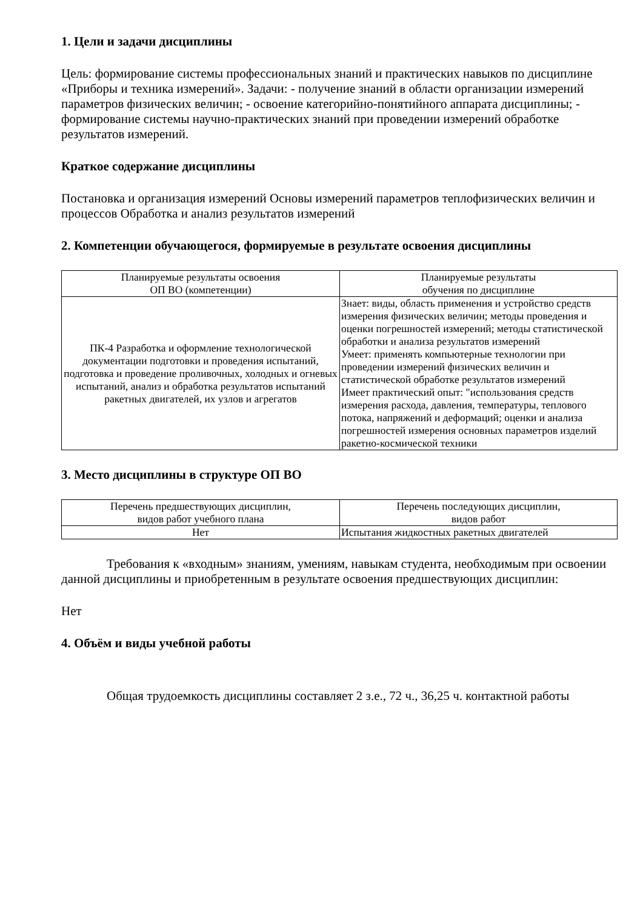1. Цели и задачи дисциплины
Цель: формирование системы профессиональных знаний и практических навыков по дисциплине «Приборы и техника измерений». Задачи: - получение знаний в области организации измерений параметров физических величин; - освоение категорийно-понятийного аппарата дисциплины; - формирование системы научно-практических знаний при проведении измерений обработке результатов измерений.
Краткое содержание дисциплины
Постановка и организация измерений Основы измерений параметров теплофизических величин и процессов Обработка и анализ результатов измерений
2. Компетенции обучающегося, формируемые в результате освоения дисциплины
| Планируемые результаты освоения ОП ВО (компетенции) | Планируемые результаты обучения по дисциплине |
| ПК-4 Разработка и оформление технологической документации подготовки и проведения испытаний, подготовка и проведение проливочных, холодных и огневых испытаний, анализ и обработка результатов испытаний ракетных двигателей, их узлов и агрегатов | Знает: виды, область применения и устройство средств измерения физических величин; методы проведения и оценки погрешностей измерений; методы статистической обработки и анализа результатов измерений Умеет: применять компьютерные технологии при проведении измерений физических величин и статистической обработке результатов измерений Имеет практический опыт: "использования средств измерения расхода, давления, температуры, теплового потока, напряжений и деформаций; оценки и анализа погрешностей измерения основных параметров изделий ракетно-космической техники |
3. Место дисциплины в структуре ОП ВО
| Перечень предшествующих дисциплин, видов работ учебного плана | Перечень последующих дисциплин, видов работ |
| Нет | Испытания жидкостных ракетных двигателей |
Требования к «входным» знаниям, умениям, навыкам студента, необходимым при освоении данной дисциплины и приобретенным в результате освоения предшествующих дисциплин:
Нет
4. Объём и виды учебной работы
Общая трудоемкость дисциплины составляет 2 з.е., 72 ч., 36,25 ч. контактной работы